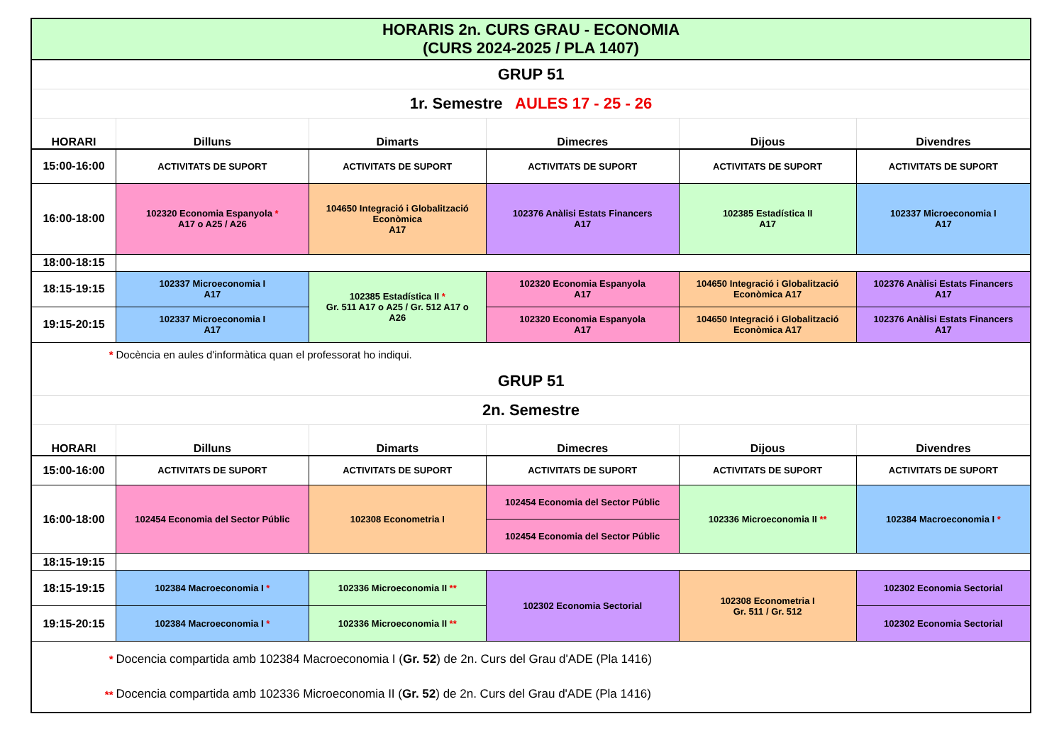| HORARIS 2n. CURS GRAU - ECONOMIA (CURS 2024-2025 / PLA 1407) | | | | | |
| GRUP 51 | | | | | |
| 1r. Semestre AULES 17 - 25 - 26 | | | | | |
| HORARI | Dilluns | Dimarts | Dimecres | Dijous | Divendres |
| 15:00-16:00 | ACTIVITATS DE SUPORT | ACTIVITATS DE SUPORT | ACTIVITATS DE SUPORT | ACTIVITATS DE SUPORT | ACTIVITATS DE SUPORT |
| 16:00-18:00 | 102320 Economia Espanyola * A17 o A25 / A26 | 104650 Integració i Globalització Econòmica A17 | 102376 Anàlisi Estats Financers A17 | 102385 Estadística II A17 | 102337 Microeconomia I A17 |
| 18:00-18:15 | | | | | |
| 18:15-19:15 | 102337 Microeconomia I A17 | 102385 Estadística II * Gr. 511 A17 o A25 / Gr. 512 A17 o A26 | 102320 Economia Espanyola A17 | 104650 Integració i Globalització Econòmica A17 | 102376 Anàlisi Estats Financers A17 |
| 19:15-20:15 | 102337 Microeconomia I A17 | | 102320 Economia Espanyola A17 | 104650 Integració i Globalització Econòmica A17 | 102376 Anàlisi Estats Financers A17 |
| * | Docència en aules d'informàtica quan el professorat ho indiqui. | | | | |
| GRUP 51 | | | | | |
| 2n. Semestre | | | | | |
| HORARI | Dilluns | Dimarts | Dimecres | Dijous | Divendres |
| 15:00-16:00 | ACTIVITATS DE SUPORT | ACTIVITATS DE SUPORT | ACTIVITATS DE SUPORT | ACTIVITATS DE SUPORT | ACTIVITATS DE SUPORT |
| 16:00-18:00 | 102454 Economia del Sector Públic | 102308 Econometria I | 102454 Economia del Sector Públic | 102336 Microeconomia II ** | 102384 Macroeconomia I * |
| | | | 102454 Economia del Sector Públic | | |
| 18:15-19:15 | | | | | |
| 18:15-19:15 | 102384 Macroeconomia I * | 102336 Microeconomia II ** | 102302 Economia Sectorial | 102308 Econometria I Gr. 511 / Gr. 512 | 102302 Economia Sectorial |
| 19:15-20:15 | 102384 Macroeconomia I * | 102336 Microeconomia II ** | | | 102302 Economia Sectorial |
| * | Docencia compartida amb 102384 Macroeconomia I ( Gr. 52 ) de 2n. Curs del Grau d'ADE (Pla 1416) | | | | |
| ** | Docencia compartida amb 102336 Microeconomia II ( Gr. 52 ) de 2n. Curs del Grau d'ADE (Pla 1416) | | | | |